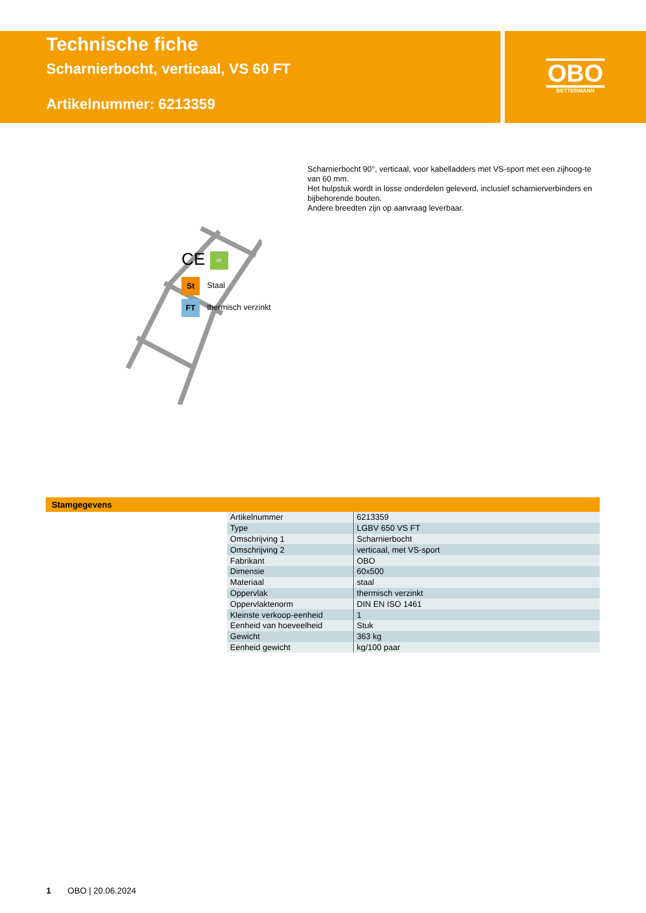Technische fiche
Scharnierbocht, verticaal, VS 60 FT
Artikelnummer: 6213359
OBO
BETTERMANN
Scharnierbocht 90°, verticaal, voor kabelladders met VS-sport met een zijhoog-te van 60 mm.
Het hulpstuk wordt in losse onderdelen geleverd, inclusief scharnierverbinders en bijbehorende bouten.
Andere breedten zijn op aanvraag leverbaar.
CE 60
St Staal
FT thermisch verzinkt
Stamgegevens
| Artikelnummer | 6213359 |
| Type | LGBV 650 VS FT |
| Omschrijving 1 | Scharnierbocht |
| Omschrijving 2 | verticaal, met VS-sport |
| Fabrikant | OBO |
| Dimensie | 60x500 |
| Materiaal | staal |
| Oppervlak | thermisch verzinkt |
| Oppervlaktenorm | DIN EN ISO 1461 |
| Kleinste verkoop-eenheid | 1 |
| Eenheid van hoeveelheid | Stuk |
| Gewicht | 363 kg |
| Eenheid gewicht | kg/100 paar |
1 OBO | 20.06.2024